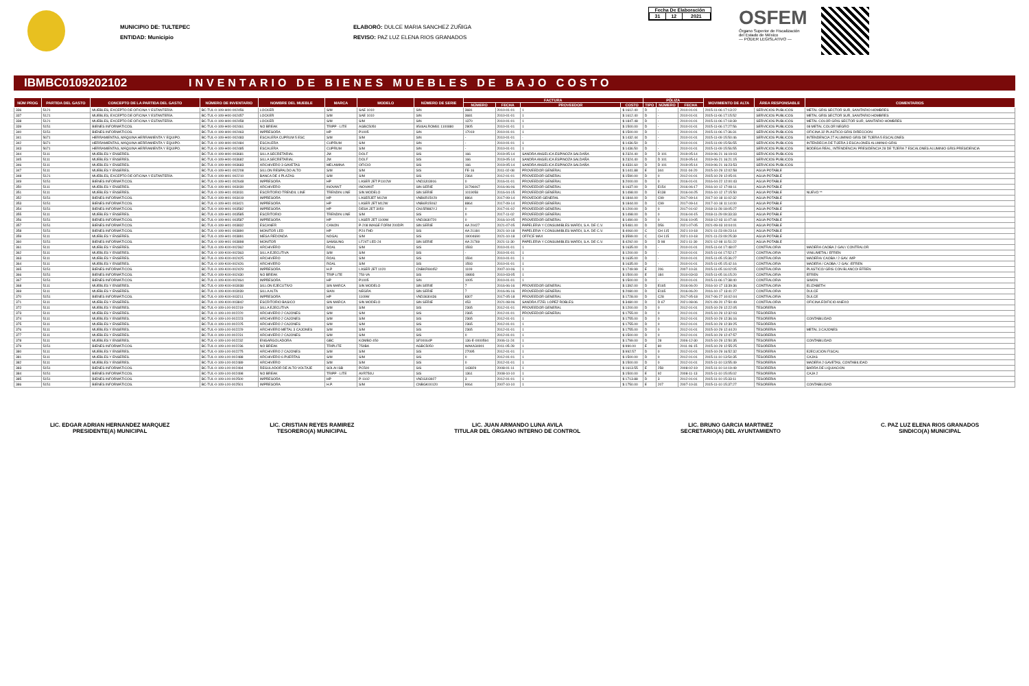MUNICIPIO DE: TULTEPEC
ENTIDAD: Municipio
ELABORÓ: DULCE MARIA SANCHEZ ZUÑIGA
REVISO: PAZ LUZ ELENA RIOS GRANADOS
Fecha De Elaboración
| 31 | 12 | 2021 |
OSFEM
Órgano Superior de Fiscalización
del Estado de México
— PODER LEGISLATIVO —
IBMBC0109202102
INVENTARIO DE BIENES MUEBLES DE BAJO COSTO
| NÚM PROG | PARTIDA DEL GASTO | CONCEPTO DE LA PARTIDA DEL GASTO | NÚMERO DE INVENTARIO | NOMBRE DEL MUEBLE | MARCA | MODELO | NÚMERO DE SERIE | FACTURA | | | | PÓLIZA | | | MOVIMIENTO DE ALTA | ÁREA RESPONSABLE | COMENTARIOS |
| --- | --- | --- | --- | --- | --- | --- | --- | --- | --- | --- | --- | --- | --- | --- | --- | --- | --- |
| | | | | | | | | NÚMERO | FECHA | PROVEEDOR | COSTO | TIPO | NÚMERO | FECHA | | | |
| 336 | 5121 | MUEBLES, EXCEPTO DE OFICINA Y ESTANTERÍA. | BC-TUL-0-109-H00-002456 | LOCKER | S/M | SAE 1010 | S/N | 3681 | 2010-01-01 | 1 | $ 1612.40 | D | - | 2010-01-01 | 2015-11-06 17:13:22 | SERVICIOS PUBLICOS | METAL GRIS SECTOR SUR, SANITARIO HOMBRES |
| 337 | 5121 | MUEBLES, EXCEPTO DE OFICINA Y ESTANTERÍA. | BC-TUL-0-109-H00-002457 | LOCKER | S/M | SAE 1010 | S/N | 3681 | 2010-01-01 | 1 | $ 1612.40 | D | - | 2010-01-01 | 2015-11-06 17:15:52 | SERVICIOS PUBLICOS | METAL GRIS SECTOR SUR, SANITARIO HOMBRES |
| 338 | 5121 | MUEBLES, EXCEPTO DE OFICINA Y ESTANTERÍA. | BC-TUL-0-109-H00-002458 | LOCKER | S/M | S/M | S/N | 1370 | 2010-01-01 | 1 | $ 1847.48 | D | - | 2010-01-01 | 2015-11-06 17:18:39 | SERVICIOS PUBLICOS | METAL COLOR GRIS SECTOR SUR, SANITARIO HOMBRES |
| 339 | 5151 | BIENES INFORMÁTICOS. | BC-TUL-0-109-H00-002461 | NO BREAK | TRIPP - LITE | AGBC5050 | 9546ALROM81 1100880 | 2805 | 2010-01-01 | 1 | $ 1500.00 | D | - | 2010-01-01 | 2015-11-06 17:27:56 | SERVICIOS PUBLICOS | 08 METAL COLOR NEGRO |
| 340 | 5151 | BIENES INFORMÁTICOS. | BC-TUL-0-109-H00-002463 | IMPRESORA | HP | P1005 | S/N | 17019 | 2010-01-01 | 1 | $ 1500.00 | D | - | 2010-01-01 | 2015-11-06 17:36:31 | SERVICIOS PUBLICOS | OFICINA 32 PLASTICO GRIS DIRECCION |
| 341 | 5671 | HERRAMIENTAS, MÁQUINA HERRAMIENTA Y EQUIPO. | BC-TUL-0-109-H00-002483 | ESCALERA CUPRUM 5 ESC | S/M | S/M | S/N | - | 2010-01-01 | - | $ 1432.44 | D | - | 2010-01-01 | 2015-11-09 15:50:46 | SERVICIOS PUBLICOS | INTENDENCIA 27 ALUMINIO GRIS DE TIJERA 5 ESCALONES |
| 342 | 5671 | HERRAMIENTAS, MÁQUINA HERRAMIENTA Y EQUIPO. | BC-TUL-0-109-H00-002484 | ESCALERA | CUPRUM | S/M | S/N | - | 2010-01-01 | 1 | $ 1436.50 | D | - | 2010-01-01 | 2015-11-09 15:56:55 | SERVICIOS PUBLICOS | INTENDECIA DE TIJERA 3 ESCALONES ALUMINIO GRIS |
| 343 | 5671 | HERRAMIENTAS, MÁQUINA HERRAMIENTA Y EQUIPO. | BC-TUL-0-109-H00-002485 | ESCALERA | CUPRUM | S/M | S/N | - | 2010-01-01 | 1 | $ 1436.50 | D | - | 2010-01-01 | 2015-11-09 15:56:55 | SERVICIOS PUBLICOS | BODEGA REAL, INTENDENCIA/ PRESIDENCIA 28 DE TIJERA 7 ESCALONES ALUMINIO GRIS PRESIDENCIA |
| 344 | 5111 | MUEBLES Y ENSERES. | BC-TUL-0-109-H00-003681 | SILLA SECRETARIAL | JM | DOLF | S/S | 166 | 2019-05-14 | SANDRA ANGELICA ESPINOZA SALDAÑA | $ 2324.40 | D | D 101 | 2019-05-14 | 2019-06-21 16:19:03 | SERVICIOS PUBLICOS | |
| 345 | 5111 | MUEBLES Y ENSERES. | BC-TUL-0-109-H00-003682 | SILLA SECRETARIAL | JM | DOLF | S/S | 166 | 2019-05-14 | SANDRA ANGELICA ESPINOZA SALDAÑA | $ 2324.40 | D | D 101 | 2019-05-14 | 2019-06-21 16:21:15 | SERVICIOS PUBLICOS | |
| 346 | 5111 | MUEBLES Y ENSERES. | BC-TUL-0-109-H00-003683 | ARCHIVERO 3 GAVETAS | MELAMINA | OFICIO | S/S | 166 | 2019-05-14 | SANDRA ANGELICA ESPINOZA SALDAÑA | $ 4331.60 | D | D 101 | 2019-05-14 | 2019-06-21 16:23:53 | SERVICIOS PUBLICOS | |
| 347 | 5111 | MUEBLES Y ENSERES. | BC-TUL-0-109-H01-002208 | SILLON RESPALDO ALTO | S/M | S/M | S/S | FE-16 | 2011-02-08 | PROVEEDOR GENERAL | $ 1441.88 | E | 344 | 2011-04-20 | 2015-10-29 12:02:58 | AGUA POTABLE | |
| 348 | 5121 | MUEBLES, EXCEPTO DE OFICINA Y ESTANTERÍA. | BC-TUL-0-109-H01-002210 | BANCA DE 4 PLAZAS | S/M | S/M | S/S | 2364 | 2012-01-01 | PROVEEDOR GENERAL | $ 1590.00 | D | 0 | 2012-01-01 | 2015-10-29 12:05:01 | AGUA POTABLE | |
| 349 | 5151 | BIENES INFORMÁTICOS. | BC-TUL-0-109-H01-002648 | IMPRESORA | HP | LASER JET P1102W | VND3J03916 | 0 | 2016-01-01 | PROVEEDOR GENERAL | $ 2000.00 | D | 0 | 2016-01-01 | 2016-04-22 12:00:43 | AGUA POTABLE | |
| 350 | 5111 | MUEBLES Y ENSERES. | BC-TUL-0-109-H01-003030 | ARCHIVERO | INOVANT | INOVANT | SIN SERIE | 31796067 | 2016-06-06 | PROVEEDOR GENERAL | $ 1637.00 | D | E154 | 2016-06-17 | 2016-10-12 17:08:11 | AGUA POTABLE | |
| 351 | 5111 | MUEBLES Y ENSERES. | BC-TUL-0-109-H01-003031 | ESCRITORIO TRENDIL LINE | TRENDIN LINE | SIN MODELO | SIN SERIE | 1019058 | 2016-04-15 | PROVEEDOR GENERAL | $ 1498.00 | D | E138 | 2016-04-25 | 2016-10-12 17:15:50 | AGUA POTABLE | NUEVO ** |
| 352 | 5151 | BIENES INFORMÁTICOS. | BC-TUL-0-109-H01-003419 | IMPRESORA | HP | LASERJET M12W | VNB6R15029 | 8864 | 2017-09-14 | PROVEDOR GENERAL | $ 1844.00 | D | C99 | 2017-09-14 | 2017-10-18 11:02:32 | AGUA POTABLE | |
| 353 | 5151 | BIENES INFORMÁTICOS. | BC-TUL-0-109-H01-003421 | IMPRESORA | HP | LASER JET M12W | VNB6R15062 | 8864 | 2017-09-14 | PROVEEDOR GENERAL | $ 1844.00 | D | C99 | 2017-09-14 | 2017-10-18 11:14:00 | AGUA POTABLE | |
| 354 | 5151 | BIENES INFORMÁTICOS. | BC-TUL-0-109-H01-003582 | IMPRESORA | HP | DESK JET 3050 | CN15R882YJ | 0 | 2017-01-02 | PROVEEDOR GENERAL | $ 1200.00 | D | 0 | 2017-01-02 | 2018-11-28 18:05:27 | AGUA POTABLE | |
| 355 | 5111 | MUEBLES Y ENSERES. | BC-TUL-0-109-H01-003585 | ESCRITORIO | TRENDIN LINE | S/M | S/S | 0 | 2017-11-02 | PROVEEDOR GENERAL | $ 1498.00 | D | 0 | 2016-04-15 | 2018-11-29 09:33:33 | AGUA POTABLE | |
| 356 | 5151 | BIENES INFORMÁTICOS. | BC-TUL-0-109-H01-003587 | IMPRESORA | HP | LASER JET 1109W | VND3630720 | 0 | 2016-10-05 | PROVEEDOR GENERAL | $ 1490.00 | D | 0 | 2016-10-05 | 2018-12-03 11:07:44 | AGUA POTABLE | |
| 357 | 5151 | BIENES INFORMÁTICOS. | BC-TUL-0-109-H01-003832 | ESCANER | CANON | P-208 IMAGE FORM 200DPI | SIN SERIE | AA 20427 | 2021-07-05 | PAPELERIA Y CONSUMIBLES MARDI, S.A. DE C.V. | $ 5481.00 | D | D56 | 2021-07-05 | 2021-09-03 10:04:01 | AGUA POTABLE | |
| 358 | 5151 | BIENES INFORMÁTICOS. | BC-TUL-0-109-H01-003890 | MONITOR LED | HP | P24 FHD | S/S | AA 21184 | 2021-10-18 | PAPELERIA Y CONSUMIBLES MARDI, S.A. DE C.V. | $ 4060.00 | C | CH 115 | 2021-10-18 | 2021-11-23 09:23:14 | AGUA POTABLE | |
| 359 | 5111 | MUEBLES Y ENSERES. | BC-TUL-0-109-H01-003891 | MESA REDONDA | NOGAL | S/M | S/S | 19004690 | 2021-10-18 | OFFICE MAX | $ 3599.00 | C | CH 115 | 2021-10-18 | 2021-11-23 09:25:39 | AGUA POTABLE | |
| 360 | 5151 | BIENES INFORMÁTICOS. | BC-TUL-0-109-H01-003898 | MONITOR | SAMSUNG | LF24T LED 24 | SIN SERIE | AA 21769 | 2021-11-30 | PAPELERIA Y CONSUMIBLES MARDI, S.A. DE C.V. | $ 4292.00 | D | D 98 | 2021-11-30 | 2021-12-08 11:51:22 | AGUA POTABLE | |
| 361 | 5111 | MUEBLES Y ENSERES. | BC-TUL-0-109-K00-002362 | ARCHIVERO | ROAL | S/M | S/S | 1593 | 2010-01-01 | 1 | $ 1635.00 | D | - | 2010-01-01 | 2015-11-04 17:48:07 | CONTRALORIA | MADERA CAOBA 2 GAV./ CONTRALOR |
| 362 | 5111 | MUEBLES Y ENSERES. | BC-TUL-0-109-K00-002363 | SILLA EJECUTIVA | S/M | S/M | S/S | - | 2010-01-01 | 1 | $ 1200.00 | D | - | 2010-01-01 | 2015-11-04 17:52:17 | CONTRALORIA | VINIL/METAL/ EFREN |
| 363 | 5111 | MUEBLES Y ENSERES. | BC-TUL-0-109-K00-002425 | ARCHIVERO | ROAL | S/M | S/S | 1594 | 2010-01-01 | 1 | $ 1635.00 | D | - | 2010-01-01 | 2015-11-05 15:36:27 | CONTRALORIA | MADERA/ CAOBA / 2 GAV. /MP |
| 364 | 5111 | MUEBLES Y ENSERES. | BC-TUL-0-109-K00-002426 | ARCHIVERO | ROAL | S/M | S/S | 1593 | 2010-01-01 | 1 | $ 1635.00 | D | - | 2010-01-01 | 2015-11-05 15:42:16 | CONTRALORIA | MADERA / CAOBA / 2 GAV. /EFREN |
| 365 | 5151 | BIENES INFORMÁTICOS. | BC-TUL-0-109-K00-002429 | IMPRESORA | H.P | LASER JET 1020 | CNBKR84452 | 1109 | 2007-10-06 | 1 | $ 1749.99 | E | 206 | 2007-10-31 | 2015-11-05 16:02:05 | CONTRALORIA | PLASTICO/ GRIS CON BLANCO/ EFREN |
| 366 | 5151 | BIENES INFORMÁTICOS. | BC-TUL-0-109-K00-002430 | NO BREAK | TRIP LITE | 750 VA | S/S | 19893 | 2010-03-05 | 1 | $ 1500.00 | E | 184 | 2010-03-03 | 2015-11-05 16:15:20 | CONTRALORIA | EFREN |
| 367 | 5151 | BIENES INFORMÁTICOS. | BC-TUL-0-109-K00-002464 | IMPRESORA | HP | P1005 | S/N | 1005 | 2010-01-01 | 1 | $ 1500.00 | D | - | 2010-01-01 | 2015-11-06 17:38:40 | CONTRALORIA | SIMON |
| 368 | 5111 | MUEBLES Y ENSERES. | BC-TUL-0-109-K00-003038 | SILLON EJECUTIVO | SIN MARCA | SIN MODELO | SIN SERIE | 7 | 2016-06-16 | PROVEEDOR GENERAL | $ 1392.00 | D | E165 | 2016-06-20 | 2016-10-17 13:39:36 | CONTRALORIA | ELIZABETH |
| 369 | 5111 | MUEBLES Y ENSERES. | BC-TUL-0-109-K00-003039 | SILLA ALTA | SIAN | NEGRA | SIN SERIE | 7 | 2016-06-16 | PROVEEDOR GENERAL | $ 2080.00 | D | E165 | 2016-06-20 | 2016-10-17 13:41:27 | CONTRALORIA | DULCE |
| 370 | 5151 | BIENES INFORMÁTICOS. | BC-TUL-0-109-K00-003211 | IMPRESORA | HP | 1109W | VND3630436 | 8307 | 2017-05-18 | PROVEEDOR GENERAL | $ 1728.00 | D | C28 | 2017-05-18 | 2017-06-27 10:02:04 | CONTRALORIA | DULCE |
| 371 | 5111 | MUEBLES Y ENSERES. | BC-TUL-0-109-K00-003842 | ESCRITORIO BASICO | SIN MARCA | SIN MODELO | SIN SERIE | 453 | 2021-08-06 | SANDRA ITZEL LOPEZ ROBLES | $ 3480.00 | D | D 67 | 2021-08-06 | 2021-09-20 17:50:49 | CONTRALORIA | OFICINA EDIFICIO ANEXO |
| 372 | 5111 | MUEBLES Y ENSERES. | BC-TUL-0-109-L00-002219 | SILLA EJECUTIVA | S/M | S/M | S/S | 2365 | 2012-01-01 | PROVEEDOR GENERAL | $ 1200.00 | D | 0 | 2012-01-01 | 2015-10-29 12:22:05 | TESORERIA | |
| 373 | 5111 | MUEBLES Y ENSERES. | BC-TUL-0-109-L00-002220 | ARCHIVERO 2 CAJONES | S/M | S/M | S/S | 2365 | 2012-01-01 | PROVEEDOR GENERAL | $ 1755.00 | D | 0 | 2012-01-01 | 2015-10-29 12:32:03 | TESORERIA | |
| 374 | 5111 | MUEBLES Y ENSERES. | BC-TUL-0-109-L00-002223 | ARCHIVERO 2 CAJONES | S/M | S/M | S/S | 2365 | 2012-01-01 | 1 | $ 1755.00 | D | 0 | 2012-01-01 | 2015-10-29 12:36:16 | TESORERIA | CONTABILIDAD |
| 375 | 5111 | MUEBLES Y ENSERES. | BC-TUL-0-109-L00-002225 | ARCHIVERO 2 CAJONES | S/M | S/M | S/S | 2365 | 2012-01-01 | 1 | $ 1755.00 | D | 0 | 2012-01-01 | 2015-10-29 12:39:25 | TESORERIA | |
| 376 | 5111 | MUEBLES Y ENSERES. | BC-TUL-0-109-L00-002229 | ARCHIVERO METAL 3 CAJONES | S/M | S/M | S/S | 2365 | 2012-01-01 | 1 | $ 1755.00 | D | 0 | 2012-01-01 | 2015-10-29 12:44:20 | TESORERIA | METAL 3 CAJONES |
| 377 | 5111 | MUEBLES Y ENSERES. | BC-TUL-0-109-L00-002231 | ARCHIVERO 2 CAJONES | S/M | S/M | S/S | 0 | 2012-01-01 | 1 | $ 1500.00 | D | 0 | 2012-01-01 | 2015-10-29 12:47:57 | TESORERIA | |
| 378 | 5111 | MUEBLES Y ENSERES. | BC-TUL-0-109-L00-002232 | ENGARGOLADORA | GBC | KOMBO 450 | SF00064P | 136-E-0000594 | 2006-11-24 | 1 | $ 1799.00 | D | 28 | 2006-12-30 | 2015-10-29 12:50:35 | TESORERIA | CONTABILIDAD |
| 379 | 5151 | BIENES INFORMÁTICOS. | BC-TUL-0-109-L00-002236 | NO BREAK | TRIPLITE | 750BA | AGBC5050 | WAKA34901 | 2011-05-28 | 1 | $ 990.00 | E | 80 | 2011-06-15 | 2015-10-29 12:55:25 | TESORERIA | |
| 380 | 5111 | MUEBLES Y ENSERES. | BC-TUL-0-109-L00-002275 | ARCHIVERO 2 CAJONES | S/M | S/M | S/S | 27095 | 2012-01-01 | 1 | $ 992.57 | D | 0 | 2012-01-01 | 2015-10-29 16:52:32 | TESORERIA | EJECUCION FISCAL |
| 381 | 5111 | MUEBLES Y ENSERES. | BC-TUL-0-109-L00-002488 | ARCHIVERO 6 PUERTAS | S/M | S/M | S/S | 0 | 2012-01-01 | 1 | $ 1500.00 | D | 0 | 2012-01-01 | 2015-11-10 13:54:35 | TESORERIA | CAJAS |
| 382 | 5111 | MUEBLES Y ENSERES. | BC-TUL-0-109-L00-002489 | ARCHIVERO | S/M | S/M | S/S | 0 | 2012-01-01 | 1 | $ 1500.00 | D | 0 | 2012-01-01 | 2015-11-10 13:55:49 | TESORERIA | MADERA 2 GAVETAS, CONTABILIDAD |
| 383 | 5151 | BIENES INFORMÁTICOS. | BC-TUL-0-109-L00-002494 | REGULADOR DE ALTO VOLTAJE | SOLAI ISB | PC500 | S/S | 143829 | 2008-01-11 | 1 | $ 1613.55 | E | 258 | 2008-02-19 | 2015-11-10 14:19:49 | TESORERIA | BARRA DE LIQUIACION |
| 384 | 5151 | BIENES INFORMÁTICOS. | BC-TUL-0-109-L00-002498 | NO BREAK | TRIPP - LITE | AVR750U | S/S | 1361 | 2008-10-10 | 1 | $ 1500.00 | E | 92 | 2008-11-13 | 2015-11-10 15:05:02 | TESORERIA | CAJA 2 |
| 385 | 5151 | BIENES INFORMÁTICOS. | BC-TUL-0-109-L00-002500 | IMPRESORA | HP | P-1102 | VND3J03927 | 3 | 2012-01-01 | 1 | $ 1713.88 | D | 3 | 2012-01-01 | 2015-11-10 15:33:11 | TESORERIA | |
| 386 | 5151 | BIENES INFORMÁTICOS. | BC-TUL-0-109-L00-002501 | IMPRESORA | H.P. | S/M | CNBGK00120 | 9064 | 2007-10-10 | 1 | $ 1750.00 | E | 207 | 2007-10-31 | 2015-11-10 15:37:27 | TESORERIA | CONTABILIDAD |
LIC. EDGAR ADRIAN HERNANDEZ MARQUEZ
PRESIDENTE(A) MUNICIPAL
LIC. CRISTIAN REYES RAMIREZ
TESORERO(A) MUNICIPAL
LIC. JUAN ARMANDO LUNA AVILA
TITULAR DEL ÓRGANO INTERNO DE CONTROL
LIC. BRUNO GARCIA MARTINEZ
SECRETARIO(A) DEL AYUNTAMIENTO
C. PAZ LUZ ELENA RIOS GRANADOS
SINDICO(A) MUNICIPAL